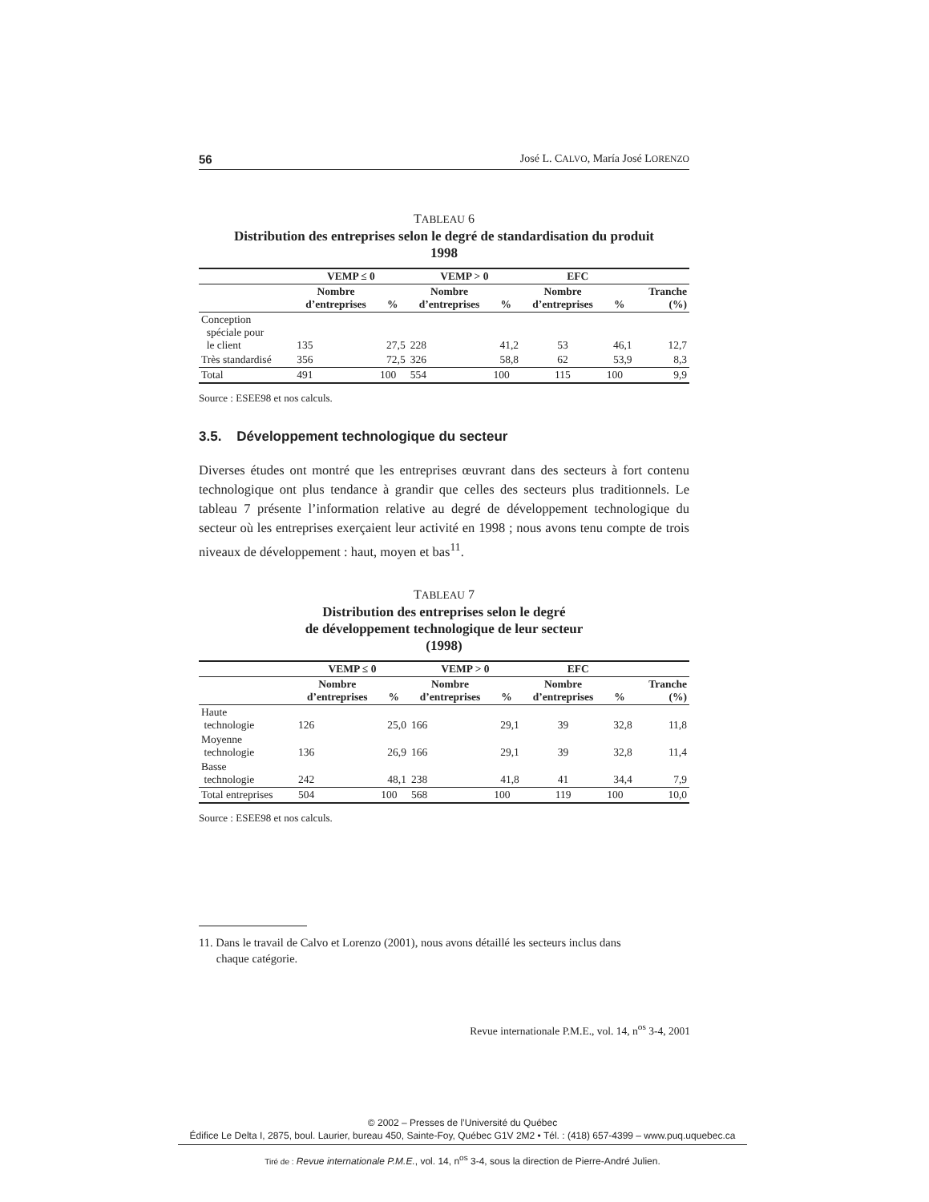56 José L. CALVO, María José LORENZO
TABLEAU 6
Distribution des entreprises selon le degré de standardisation du produit
1998
| | VEMP ≤ 0 | | VEMP > 0 | | EFC | | |
| --- | --- | --- | --- | --- | --- | --- | --- |
| | Nombre d’entreprises | % | Nombre d’entreprises | % | Nombre d’entreprises | % | Tranche (%) |
| Conception spéciale pour le client | 135 | 27,5 | 228 | 41,2 | 53 | 46,1 | 12,7 |
| Très standardisé | 356 | 72,5 | 326 | 58,8 | 62 | 53,9 | 8,3 |
| Total | 491 | 100 | 554 | 100 | 115 | 100 | 9,9 |
Source : ESEE98 et nos calculs.
3.5. Développement technologique du secteur
Diverses études ont montré que les entreprises œuvrant dans des secteurs à fort contenu technologique ont plus tendance à grandir que celles des secteurs plus traditionnels. Le tableau 7 présente l’information relative au degré de développement technologique du secteur où les entreprises exerçaient leur activité en 1998 ; nous avons tenu compte de trois niveaux de développement : haut, moyen et bas<sup>11</sup>.
TABLEAU 7
Distribution des entreprises selon le degré
de développement technologique de leur secteur
(1998)
| | VEMP ≤ 0 | | VEMP > 0 | | EFC | | |
| --- | --- | --- | --- | --- | --- | --- | --- |
| | Nombre d’entreprises | % | Nombre d’entreprises | % | Nombre d’entreprises | % | Tranche (%) |
| Haute technologie | 126 | 25,0 | 166 | 29,1 | 39 | 32,8 | 11,8 |
| Moyenne technologie | 136 | 26,9 | 166 | 29,1 | 39 | 32,8 | 11,4 |
| Basse technologie | 242 | 48,1 | 238 | 41,8 | 41 | 34,4 | 7,9 |
| Total entreprises | 504 | 100 | 568 | 100 | 119 | 100 | 10,0 |
Source : ESEE98 et nos calculs.
11. Dans le travail de Calvo et Lorenzo (2001), nous avons détaillé les secteurs inclus dans
chaque catégorie.
Revue internationale P.M.E., vol. 14, n<sup>os</sup> 3-4, 2001
© 2002 – Presses de l’Université du Québec
Édifice Le Delta I, 2875, boul. Laurier, bureau 450, Sainte-Foy, Québec G1V 2M2 • Tél. : (418) 657-4399 – www.puq.uquebec.ca
Tiré de : Revue internationale P.M.E., vol. 14, n<sup>os</sup> 3-4, sous la direction de Pierre-André Julien.